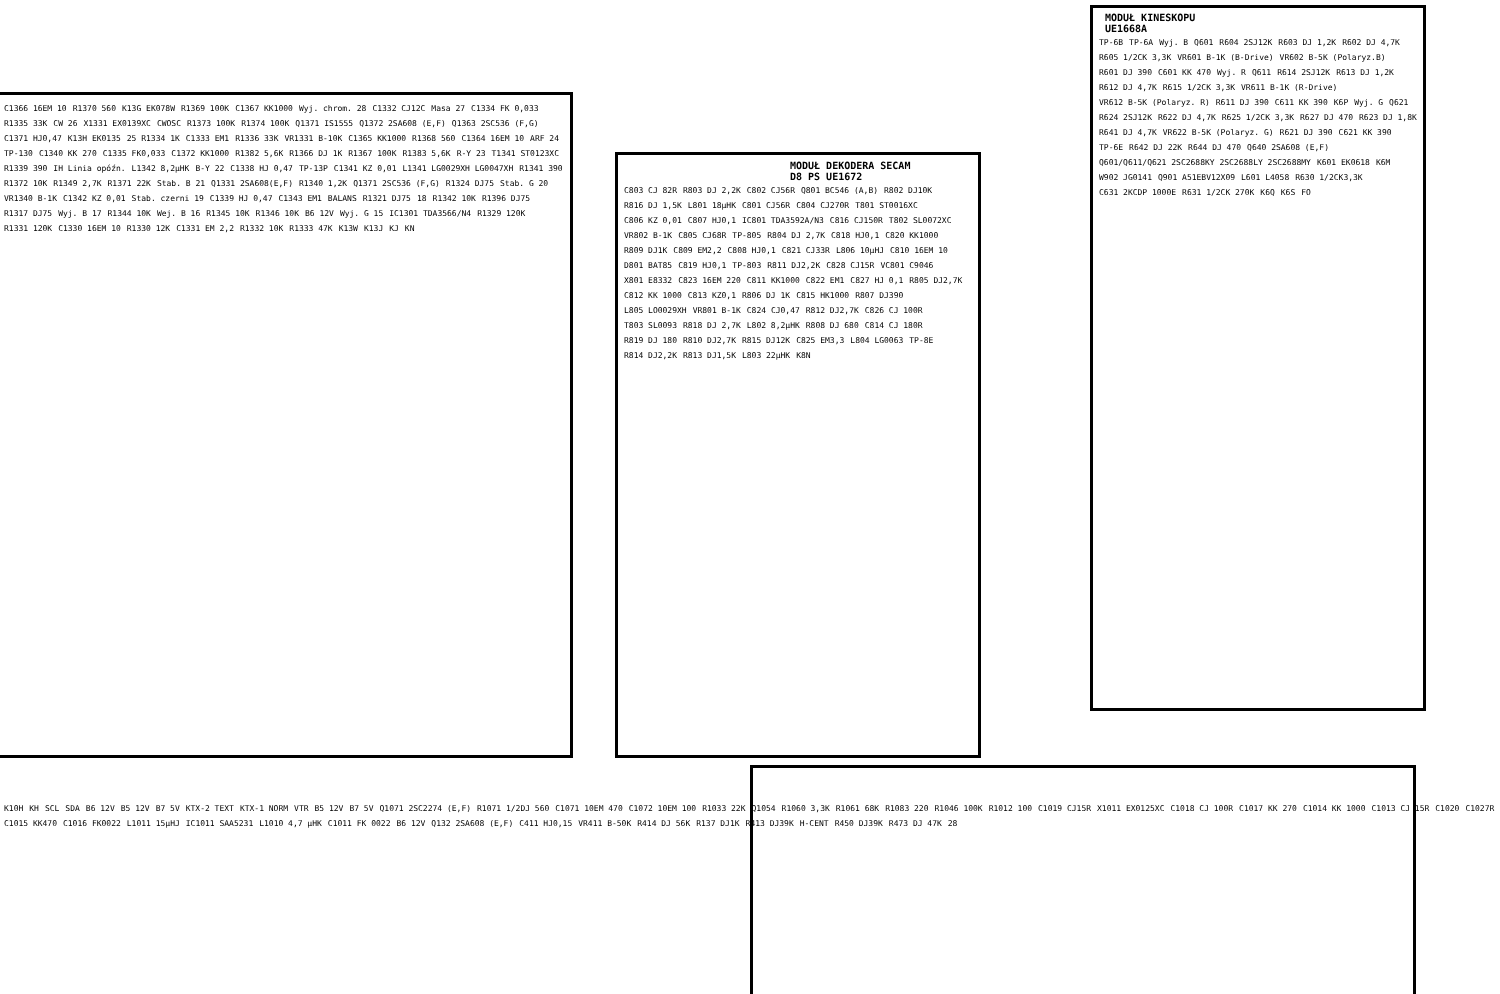MODUŁ KINESKOPU
UE1668A
TP-6B TP-6A Wyj. B Q601 R604 2SJ12K R603 DJ 1,2K R602 DJ 4,7K R605 1/2CK 3,3K VR601 B-1K (B-Drive) VR602 B-5K (Polaryz.B) R601 DJ 390 C601 KK 470 Wyj. R Q611 R614 2SJ12K R613 DJ 1,2K R612 DJ 4,7K R615 1/2CK 3,3K VR611 B-1K (R-Drive) VR612 B-5K (Polaryz. R) R611 DJ 390 C611 KK 390 K6P Wyj. G Q621 R624 2SJ12K R622 DJ 4,7K R625 1/2CK 3,3K R627 DJ 470 R623 DJ 1,8K R641 DJ 4,7K VR622 B-5K (Polaryz. G) R621 DJ 390 C621 KK 390 TP-6E R642 DJ 22K R644 DJ 470 Q640 2SA608 (E,F) Q601/Q611/Q621 2SC2688KY 2SC2688LY 2SC2688MY K601 EK0618 K6M W902 JG0141 Q901 A51EBV12X09 L601 L4058 R630 1/2CK3,3K C631 2KCDP 1000E R631 1/2CK 270K K6Q K6S FO
MODUŁ DEKODERA SECAM
D8 PS UE1672
C803 CJ 82R R803 DJ 2,2K C802 CJ56R Q801 BC546 (A,B) R802 DJ10K R816 DJ 1,5K L801 18μHK C801 CJ56R C804 CJ270R T801 ST0016XC C806 KZ 0,01 C807 HJ0,1 IC801 TDA3592A/N3 C816 CJ150R T802 SL0072XC VR802 B-1K C805 CJ68R TP-805 R804 DJ 2,7K C818 HJ0,1 C820 KK1000 R809 DJ1K C809 EM2,2 C808 HJ0,1 C821 CJ33R L806 10μHJ C810 16EM 10 D801 BAT85 C819 HJ0,1 TP-803 R811 DJ2,2K C828 CJ15R VC801 C9046 X801 E8332 C823 16EM 220 C811 KK1000 C822 EM1 C827 HJ 0,1 R805 DJ2,7K C812 KK 1000 C813 KZ0,1 R806 DJ 1K C815 HK1000 R807 DJ390 L805 LO0029XH VR801 B-1K C824 CJ0,47 R812 DJ2,7K C826 CJ 100R T803 SL0093 R818 DJ 2,7K L802 8,2μHK R808 DJ 680 C814 CJ 180R R819 DJ 180 R810 DJ2,7K R815 DJ12K C825 EM3,3 L804 LG0063 TP-8E R814 DJ2,2K R813 DJ1,5K L803 22μHK K8N
C1366 16EM 10 R1370 560 K13G EK078W R1369 100K C1367 KK1000 Wyj. chrom. 28 C1332 CJ12C Masa 27 C1334 FK 0,033 R1335 33K CW 26 X1331 EX0139XC CWOSC R1373 100K R1374 100K Q1371 IS1555 Q1372 2SA608 (E,F) Q1363 2SC536 (F,G) C1371 HJ0,47 K13H EK0135 25 R1334 1K C1333 EM1 R1336 33K VR1331 B-10K C1365 KK1000 R1368 560 C1364 16EM 10 ARF 24 TP-130 C1340 KK 270 C1335 FK0,033 C1372 KK1000 R1382 5,6K R1366 DJ 1K R1367 100K R1383 5,6K R-Y 23 T1341 ST0123XC R1339 390 IH Linia opóźn. L1342 8,2μHK B-Y 22 C1338 HJ 0,47 TP-13P C1341 KZ 0,01 L1341 LG0029XH LG0047XH R1341 390 R1372 10K R1349 2,7K R1371 22K Stab. B 21 Q1331 2SA608(E,F) R1340 1,2K Q1371 2SC536 (F,G) R1324 DJ75 Stab. G 20 VR1340 B-1K C1342 KZ 0,01 Stab. czerni 19 C1339 HJ 0,47 C1343 EM1 BALANS R1321 DJ75 18 R1342 10K R1396 DJ75 R1317 DJ75 Wyj. B 17 R1344 10K Wej. B 16 R1345 10K R1346 10K B6 12V Wyj. G 15 IC1301 TDA3566/N4 R1329 120K R1331 120K C1330 16EM 10 R1330 12K C1331 EM 2,2 R1332 10K R1333 47K K13W K13J KJ KN
K10H KH SCL SDA B6 12V B5 12V B7 5V KTX-2 TEXT KTX-1 NORM VTR B5 12V B7 5V Q1071 2SC2274 (E,F) R1071 1/2DJ 560 C1071 10EM 470 C1072 10EM 100 R1033 22K Q1054 R1060 3,3K R1061 68K R1083 220 R1046 100K R1012 100 C1019 CJ15R X1011 EX0125XC C1018 CJ 100R C1017 KK 270 C1014 KK 1000 C1013 CJ 15R C1020 C1027R C1015 KK470 C1016 FK0022 L1011 15μHJ IC1011 SAA5231 L1010 4,7 μHK C1011 FK 0022 B6 12V Q132 2SA608 (E,F) C411 HJ0,15 VR411 B-50K R414 DJ 56K R137 DJ1K R413 DJ39K H-CENT R450 DJ39K R473 DJ 47K 28